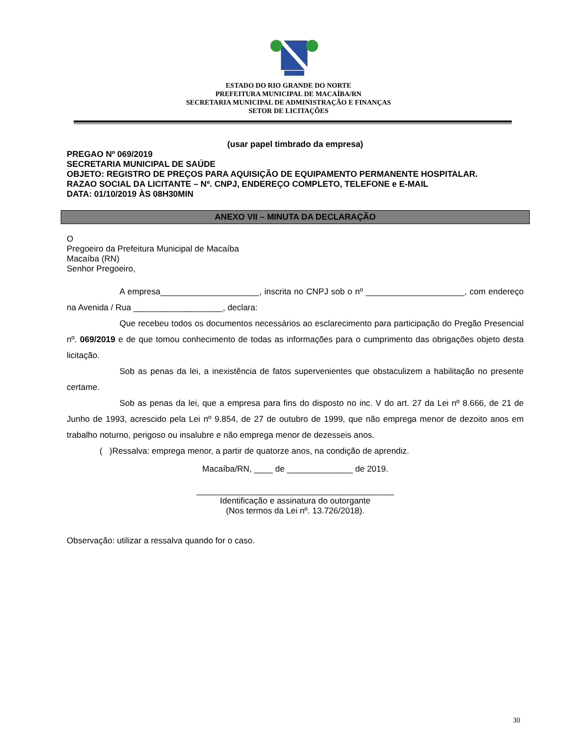ESTADO DO RIO GRANDE DO NORTE
PREFEITURA MUNICIPAL DE MACAÍBA/RN
SECRETARIA MUNICIPAL DE ADMINISTRAÇÃO E FINANÇAS
SETOR DE LICITAÇÕES
(usar papel timbrado da empresa)
PREGAO Nº 069/2019
SECRETARIA MUNICIPAL DE SAÚDE
OBJETO: REGISTRO DE PREÇOS PARA AQUISIÇÃO DE EQUIPAMENTO PERMANENTE HOSPITALAR.
RAZAO SOCIAL DA LICITANTE – Nº. CNPJ, ENDEREÇO COMPLETO, TELEFONE e E-MAIL
DATA: 01/10/2019 ÀS 08H30MIN
ANEXO VII – MINUTA DA DECLARAÇÃO
O
Pregoeiro da Prefeitura Municipal de Macaíba
Macaíba (RN)
Senhor Pregoeiro,
A empresa_____________________, inscrita no CNPJ sob o nº _____________________, com endereço na Avenida / Rua ___________________, declara:
Que recebeu todos os documentos necessários ao esclarecimento para participação do Pregão Presencial nº. 069/2019 e de que tomou conhecimento de todas as informações para o cumprimento das obrigações objeto desta licitação.
Sob as penas da lei, a inexistência de fatos supervenientes que obstaculizem a habilitação no presente certame.
Sob as penas da lei, que a empresa para fins do disposto no inc. V do art. 27 da Lei nº 8.666, de 21 de Junho de 1993, acrescido pela Lei nº 9.854, de 27 de outubro de 1999, que não emprega menor de dezoito anos em trabalho noturno, perigoso ou insalubre e não emprega menor de dezesseis anos.
( )Ressalva: emprega menor, a partir de quatorze anos, na condição de aprendiz.
Macaíba/RN, ____ de ______________ de 2019.
__________________________________________
Identificação e assinatura do outorgante
(Nos termos da Lei nº. 13.726/2018).
Observação: utilizar a ressalva quando for o caso.
30